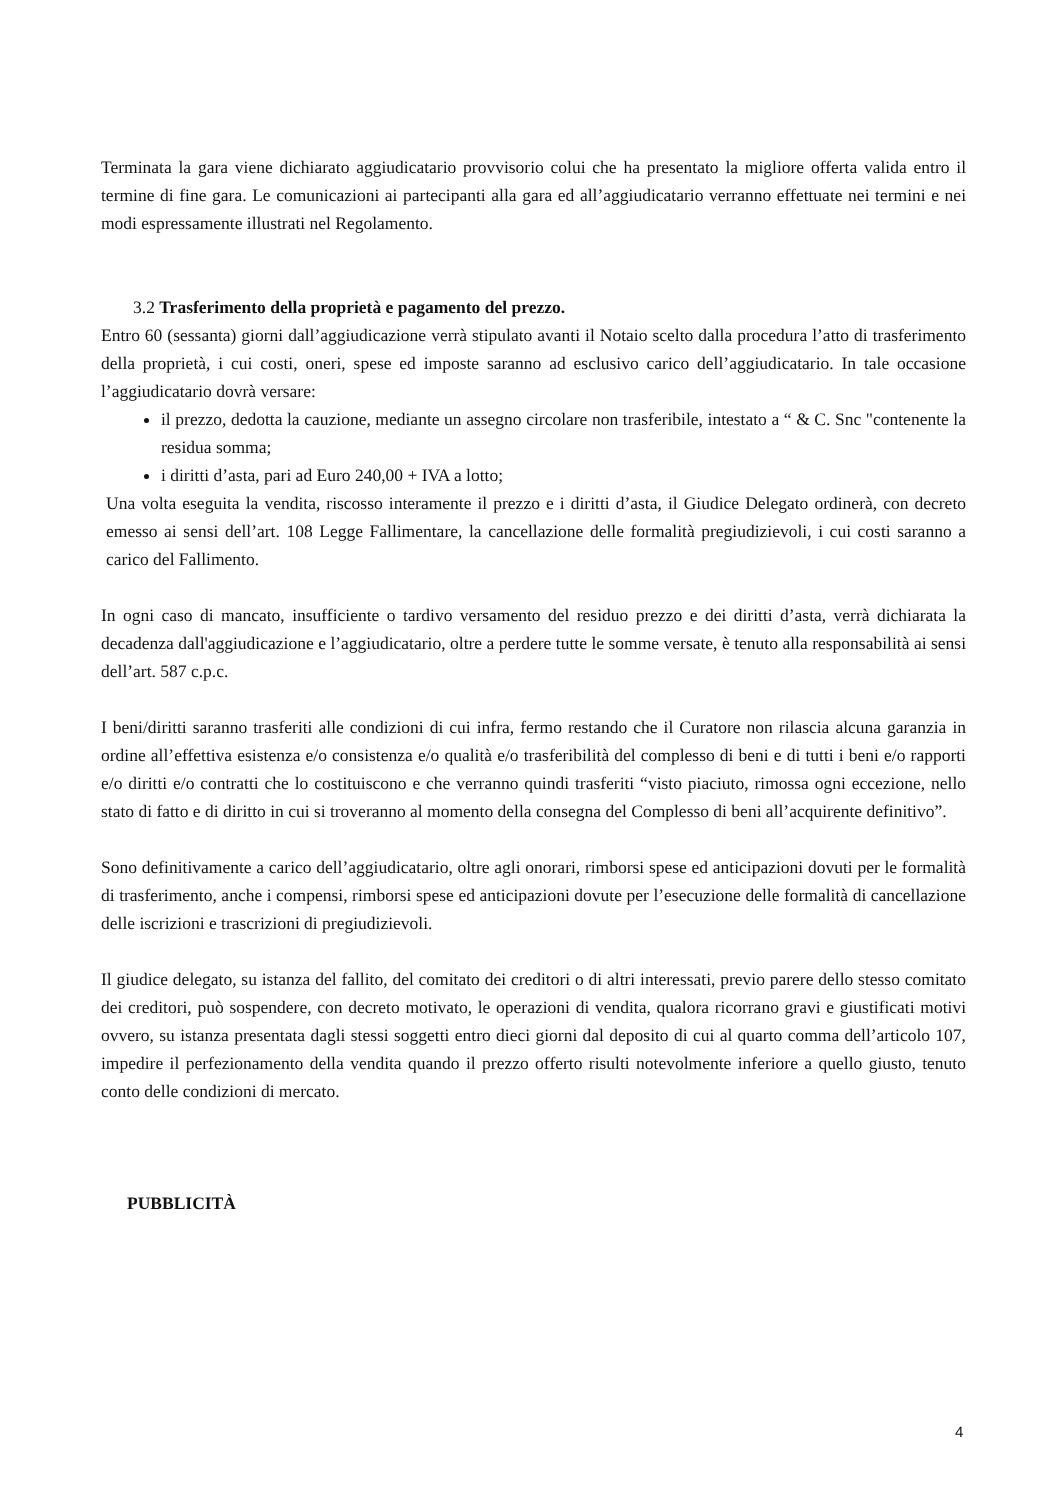Terminata la gara viene dichiarato aggiudicatario provvisorio colui che ha presentato la migliore offerta valida entro il termine di fine gara. Le comunicazioni ai partecipanti alla gara ed all’aggiudicatario verranno effettuate nei termini e nei modi espressamente illustrati nel Regolamento.
3.2 Trasferimento della proprietà e pagamento del prezzo.
Entro 60 (sessanta) giorni dall’aggiudicazione verrà stipulato avanti il Notaio scelto dalla procedura l’atto di trasferimento della proprietà, i cui costi, oneri, spese ed imposte saranno ad esclusivo carico dell’aggiudicatario. In tale occasione l’aggiudicatario dovrà versare:
il prezzo, dedotta la cauzione, mediante un assegno circolare non trasferibile, intestato a “ & C. Snc "contenente la residua somma;
i diritti d’asta, pari ad Euro 240,00 + IVA a lotto;
Una volta eseguita la vendita, riscosso interamente il prezzo e i diritti d’asta, il Giudice Delegato ordinerà, con decreto emesso ai sensi dell’art. 108 Legge Fallimentare, la cancellazione delle formalità pregiudizievoli, i cui costi saranno a carico del Fallimento.
In ogni caso di mancato, insufficiente o tardivo versamento del residuo prezzo e dei diritti d’asta, verrà dichiarata la decadenza dall'aggiudicazione e l’aggiudicatario, oltre a perdere tutte le somme versate, è tenuto alla responsabilità ai sensi dell’art. 587 c.p.c.
I beni/diritti saranno trasferiti alle condizioni di cui infra, fermo restando che il Curatore non rilascia alcuna garanzia in ordine all’effettiva esistenza e/o consistenza e/o qualità e/o trasferibilità del complesso di beni e di tutti i beni e/o rapporti e/o diritti e/o contratti che lo costituiscono e che verranno quindi trasferiti “visto piaciuto, rimossa ogni eccezione, nello stato di fatto e di diritto in cui si troveranno al momento della consegna del Complesso di beni all’acquirente definitivo”.
Sono definitivamente a carico dell’aggiudicatario, oltre agli onorari, rimborsi spese ed anticipazioni dovuti per le formalità di trasferimento, anche i compensi, rimborsi spese ed anticipazioni dovute per l’esecuzione delle formalità di cancellazione delle iscrizioni e trascrizioni di pregiudizievoli.
Il giudice delegato, su istanza del fallito, del comitato dei creditori o di altri interessati, previo parere dello stesso comitato dei creditori, può sospendere, con decreto motivato, le operazioni di vendita, qualora ricorrano gravi e giustificati motivi ovvero, su istanza presentata dagli stessi soggetti entro dieci giorni dal deposito di cui al quarto comma dell’articolo 107, impedire il perfezionamento della vendita quando il prezzo offerto risulti notevolmente inferiore a quello giusto, tenuto conto delle condizioni di mercato.
PUBBLICITÀ
4